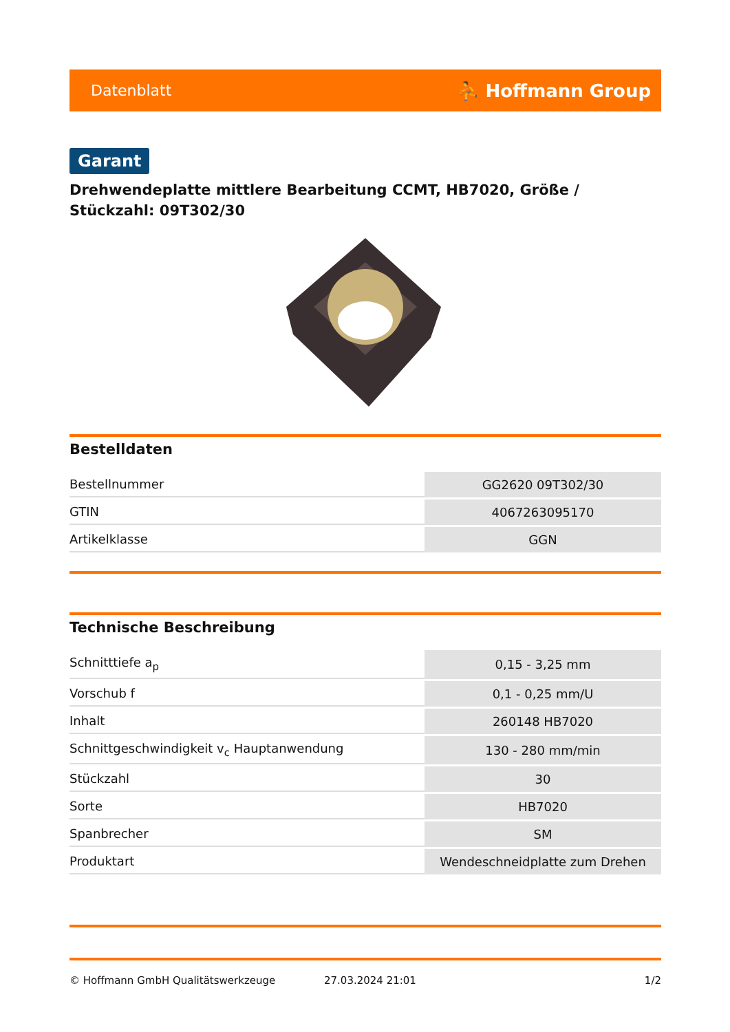Datenblatt ⛹ Hoffmann Group
Garant
Drehwendeplatte mittlere Bearbeitung CCMT, HB7020, Größe / Stückzahl: 09T302/30
Bestelldaten
| Bestellnummer | GG2620 09T302/30 |
| GTIN | 4067263095170 |
| Artikelklasse | GGN |
Technische Beschreibung
| Schnitttiefe a<sub>p</sub> | 0,15 - 3,25 mm |
| Vorschub f | 0,1 - 0,25 mm/U |
| Inhalt | 260148 HB7020 |
| Schnittgeschwindigkeit v<sub>c</sub> Hauptanwendung | 130 - 280 mm/min |
| Stückzahl | 30 |
| Sorte | HB7020 |
| Spanbrecher | SM |
| Produktart | Wendeschneidplatte zum Drehen |
© Hoffmann GmbH Qualitätswerkzeuge 27.03.2024 21:01 1/2